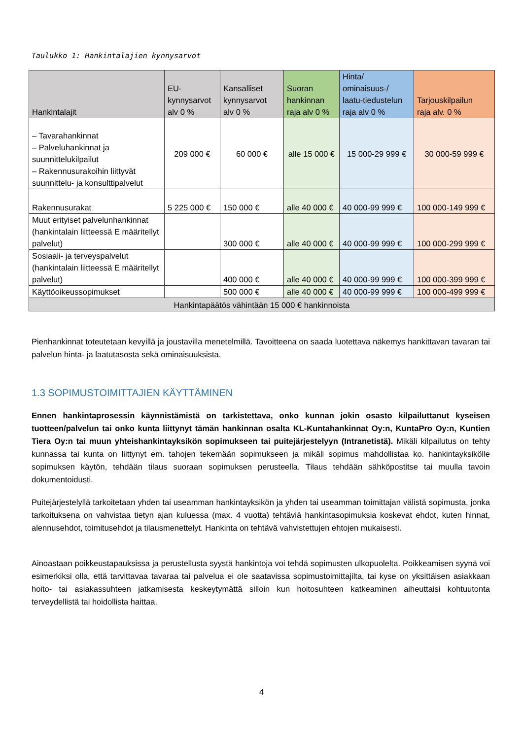Taulukko 1: Hankintalajien kynnysarvot
| Hankintalajit | EU- kynnysarvot alv 0 % | Kansalliset kynnysarvot alv 0 % | Suoran hankinnan raja alv 0 % | Hinta/ ominaisuus-/ laatu-tiedustelun raja alv 0 % | Tarjouskilpailun raja alv. 0 % |
| --- | --- | --- | --- | --- | --- |
| – Tavarahankinnat – Palveluhankinnat ja suunnittelukilpailut – Rakennusurakoihin liittyvät suunnittelu- ja konsulttipalvelut | 209 000 € | 60 000 € | alle 15 000 € | 15 000-29 999 € | 30 000-59 999 € |
| Rakennusurakat | 5 225 000 € | 150 000 € | alle 40 000 € | 40 000-99 999 € | 100 000-149 999 € |
| Muut erityiset palvelunhankinnat (hankintalain liitteessä E määritellyt palvelut) | | 300 000 € | alle 40 000 € | 40 000-99 999 € | 100 000-299 999 € |
| Sosiaali- ja terveyspalvelut (hankintalain liitteessä E määritellyt palvelut) | | 400 000 € | alle 40 000 € | 40 000-99 999 € | 100 000-399 999 € |
| Käyttöoikeussopimukset | | 500 000 € | alle 40 000 € | 40 000-99 999 € | 100 000-499 999 € |
| Hankintapäätös vähintään 15 000 € hankinnoista | | | | | |
Pienhankinnat toteutetaan kevyillä ja joustavilla menetelmillä. Tavoitteena on saada luotettava näkemys hankittavan tavaran tai palvelun hinta- ja laatutasosta sekä ominaisuuksista.
1.3 SOPIMUSTOIMITTAJIEN KÄYTTÄMINEN
Ennen hankintaprosessin käynnistämistä on tarkistettava, onko kunnan jokin osasto kilpailuttanut kyseisen tuotteen/palvelun tai onko kunta liittynyt tämän hankinnan osalta KL-Kuntahankinnat Oy:n, KuntaPro Oy:n, Kuntien Tiera Oy:n tai muun yhteishankintayksikön sopimukseen tai puitejärjestelyyn (Intranetistä). Mikäli kilpailutus on tehty kunnassa tai kunta on liittynyt em. tahojen tekemään sopimukseen ja mikäli sopimus mahdollistaa ko. hankintayksikölle sopimuksen käytön, tehdään tilaus suoraan sopimuksen perusteella. Tilaus tehdään sähköpostitse tai muulla tavoin dokumentoidusti.
Puitejärjestelyllä tarkoitetaan yhden tai useamman hankintayksikön ja yhden tai useamman toimittajan välistä sopimusta, jonka tarkoituksena on vahvistaa tietyn ajan kuluessa (max. 4 vuotta) tehtäviä hankintasopimuksia koskevat ehdot, kuten hinnat, alennusehdot, toimitusehdot ja tilausmenettelyt. Hankinta on tehtävä vahvistettujen ehtojen mukaisesti.
Ainoastaan poikkeustapauksissa ja perustellusta syystä hankintoja voi tehdä sopimusten ulkopuolelta. Poikkeamisen syynä voi esimerkiksi olla, että tarvittavaa tavaraa tai palvelua ei ole saatavissa sopimustoimittajilta, tai kyse on yksittäisen asiakkaan hoito- tai asiakassuhteen jatkamisesta keskeytymättä silloin kun hoitosuhteen katkeaminen aiheuttaisi kohtuutonta terveydellistä tai hoidollista haittaa.
4